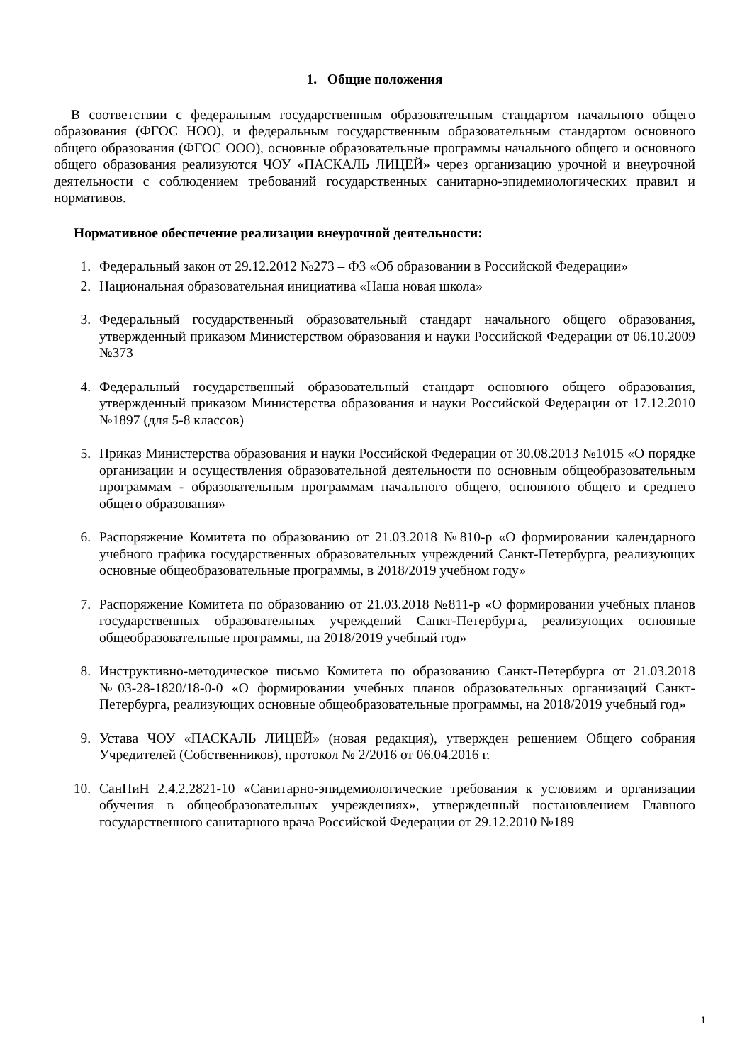1. Общие положения
В соответствии с федеральным государственным образовательным стандартом начального общего образования (ФГОС НОО), и федеральным государственным образовательным стандартом основного общего образования (ФГОС ООО), основные образовательные программы начального общего и основного общего образования реализуются ЧОУ «ПАСКАЛЬ ЛИЦЕЙ» через организацию урочной и внеурочной деятельности с соблюдением требований государственных санитарно-эпидемиологических правил и нормативов.
Нормативное обеспечение реализации внеурочной деятельности:
1. Федеральный закон от 29.12.2012 №273 – ФЗ «Об образовании в Российской Федерации»
2. Национальная образовательная инициатива «Наша новая школа»
3. Федеральный государственный образовательный стандарт начального общего образования, утвержденный приказом Министерством образования и науки Российской Федерации от 06.10.2009 №373
4. Федеральный государственный образовательный стандарт основного общего образования, утвержденный приказом Министерства образования и науки Российской Федерации от 17.12.2010 №1897 (для 5-8 классов)
5. Приказ Министерства образования и науки Российской Федерации от 30.08.2013 №1015 «О порядке организации и осуществления образовательной деятельности по основным общеобразовательным программам - образовательным программам начального общего, основного общего и среднего общего образования»
6. Распоряжение Комитета по образованию от 21.03.2018 №810-р «О формировании календарного учебного графика государственных образовательных учреждений Санкт-Петербурга, реализующих основные общеобразовательные программы, в 2018/2019 учебном году»
7. Распоряжение Комитета по образованию от 21.03.2018 №811-р «О формировании учебных планов государственных образовательных учреждений Санкт-Петербурга, реализующих основные общеобразовательные программы, на 2018/2019 учебный год»
8. Инструктивно-методическое письмо Комитета по образованию Санкт-Петербурга от 21.03.2018 №03-28-1820/18-0-0 «О формировании учебных планов образовательных организаций Санкт-Петербурга, реализующих основные общеобразовательные программы, на 2018/2019 учебный год»
9. Устава ЧОУ «ПАСКАЛЬ ЛИЦЕЙ» (новая редакция), утвержден решением Общего собрания Учредителей (Собственников), протокол № 2/2016 от 06.04.2016 г.
10. СанПиН 2.4.2.2821-10 «Санитарно-эпидемиологические требования к условиям и организации обучения в общеобразовательных учреждениях», утвержденный постановлением Главного государственного санитарного врача Российской Федерации от 29.12.2010 №189
1